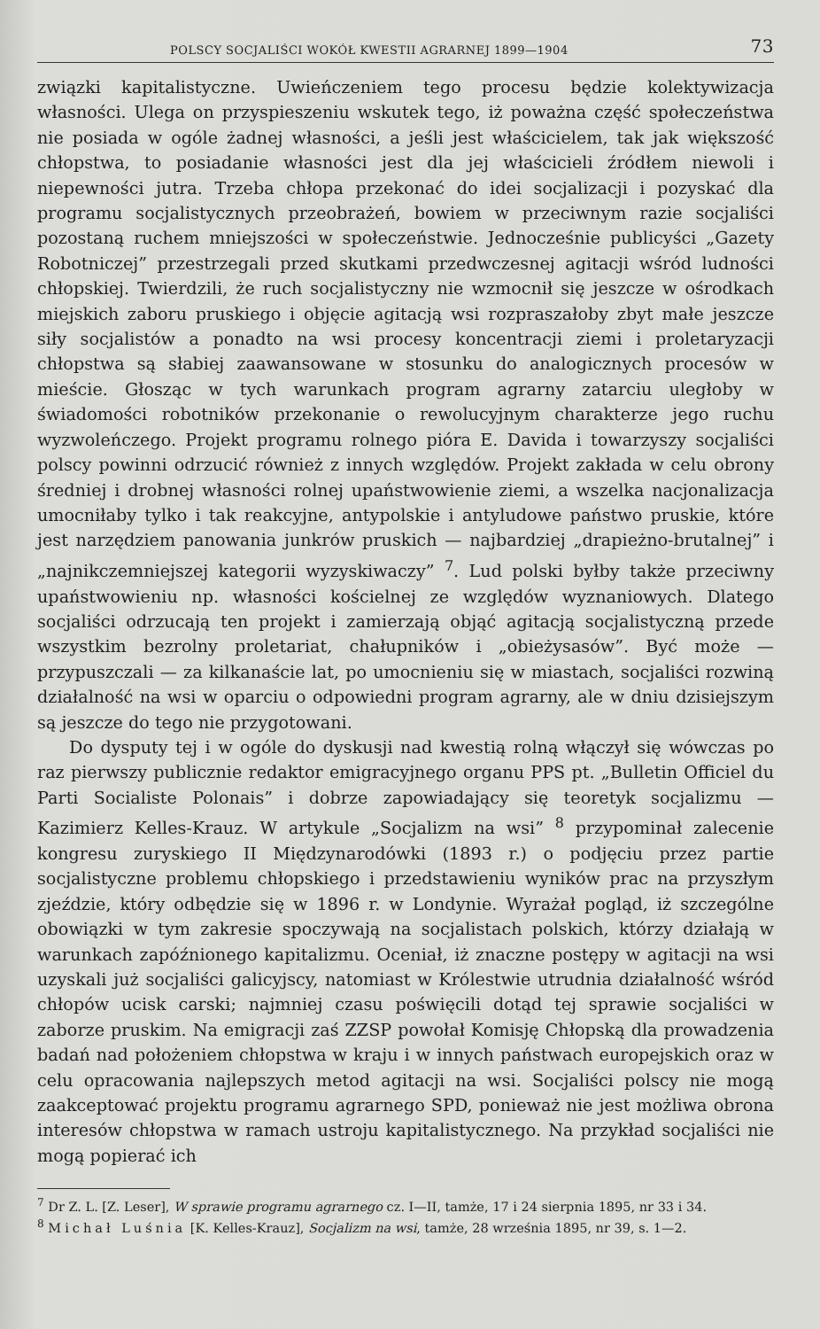POLSCY SOCJALIŚCI WOKÓŁ KWESTII AGRARNEJ 1899—1904 73
związki kapitalistyczne. Uwieńczeniem tego procesu będzie kolektywizacja własności. Ulega on przyspieszeniu wskutek tego, iż poważna część społeczeństwa nie posiada w ogóle żadnej własności, a jeśli jest właścicielem, tak jak większość chłopstwa, to posiadanie własności jest dla jej właścicieli źródłem niewoli i niepewności jutra. Trzeba chłopa przekonać do idei socjalizacji i pozyskać dla programu socjalistycznych przeobrażeń, bowiem w przeciwnym razie socjaliści pozostaną ruchem mniejszości w społeczeństwie. Jednocześnie publicyści „Gazety Robotniczej” przestrzegali przed skutkami przedwczesnej agitacji wśród ludności chłopskiej. Twierdzili, że ruch socjalistyczny nie wzmocnił się jeszcze w ośrodkach miejskich zaboru pruskiego i objęcie agitacją wsi rozpraszałoby zbyt małe jeszcze siły socjalistów a ponadto na wsi procesy koncentracji ziemi i proletaryzacji chłopstwa są słabiej zaawansowane w stosunku do analogicznych procesów w mieście. Głosząc w tych warunkach program agrarny zatarciu uległoby w świadomości robotników przekonanie o rewolucyjnym charakterze jego ruchu wyzwoleńczego. Projekt programu rolnego pióra E. Davida i towarzyszy socjaliści polscy powinni odrzucić również z innych względów. Projekt zakłada w celu obrony średniej i drobnej własności rolnej upaństwowienie ziemi, a wszelka nacjonalizacja umocniłaby tylko i tak reakcyjne, antypolskie i antyludowe państwo pruskie, które jest narzędziem panowania junkrów pruskich — najbardziej „drapieżno-brutalnej” i „najnikczemniejszej kategorii wyzyskiwaczy” <sup>7</sup>. Lud polski byłby także przeciwny upaństwowieniu np. własności kościelnej ze względów wyznaniowych. Dlatego socjaliści odrzucają ten projekt i zamierzają objąć agitacją socjalistyczną przede wszystkim bezrolny proletariat, chałupników i „obieżysasów”. Być może — przypuszczali — za kilkanaście lat, po umocnieniu się w miastach, socjaliści rozwiną działalność na wsi w oparciu o odpowiedni program agrarny, ale w dniu dzisiejszym są jeszcze do tego nie przygotowani.
Do dysputy tej i w ogóle do dyskusji nad kwestią rolną włączył się wówczas po raz pierwszy publicznie redaktor emigracyjnego organu PPS pt. „Bulletin Officiel du Parti Socialiste Polonais” i dobrze zapowiadający się teoretyk socjalizmu — Kazimierz Kelles-Krauz. W artykule „Socjalizm na wsi” <sup>8</sup> przypominał zalecenie kongresu zuryskiego II Międzynarodówki (1893 r.) o podjęciu przez partie socjalistyczne problemu chłopskiego i przedstawieniu wyników prac na przyszłym zjeździe, który odbędzie się w 1896 r. w Londynie. Wyrażał pogląd, iż szczególne obowiązki w tym zakresie spoczywają na socjalistach polskich, którzy działają w warunkach zapóźnionego kapitalizmu. Oceniał, iż znaczne postępy w agitacji na wsi uzyskali już socjaliści galicyjscy, natomiast w Królestwie utrudnia działalność wśród chłopów ucisk carski; najmniej czasu poświęcili dotąd tej sprawie socjaliści w zaborze pruskim. Na emigracji zaś ZZSP powołał Komisję Chłopską dla prowadzenia badań nad położeniem chłopstwa w kraju i w innych państwach europejskich oraz w celu opracowania najlepszych metod agitacji na wsi. Socjaliści polscy nie mogą zaakceptować projektu programu agrarnego SPD, ponieważ nie jest możliwa obrona interesów chłopstwa w ramach ustroju kapitalistycznego. Na przykład socjaliści nie mogą popierać ich
<sup>7</sup> Dr Z. L. [Z. Leser], W sprawie programu agrarnego cz. I—II, tamże, 17 i 24 sierpnia 1895, nr 33 i 34.
<sup>8</sup> Michał Luśnia [K. Kelles-Krauz], Socjalizm na wsi, tamże, 28 września 1895, nr 39, s. 1—2.